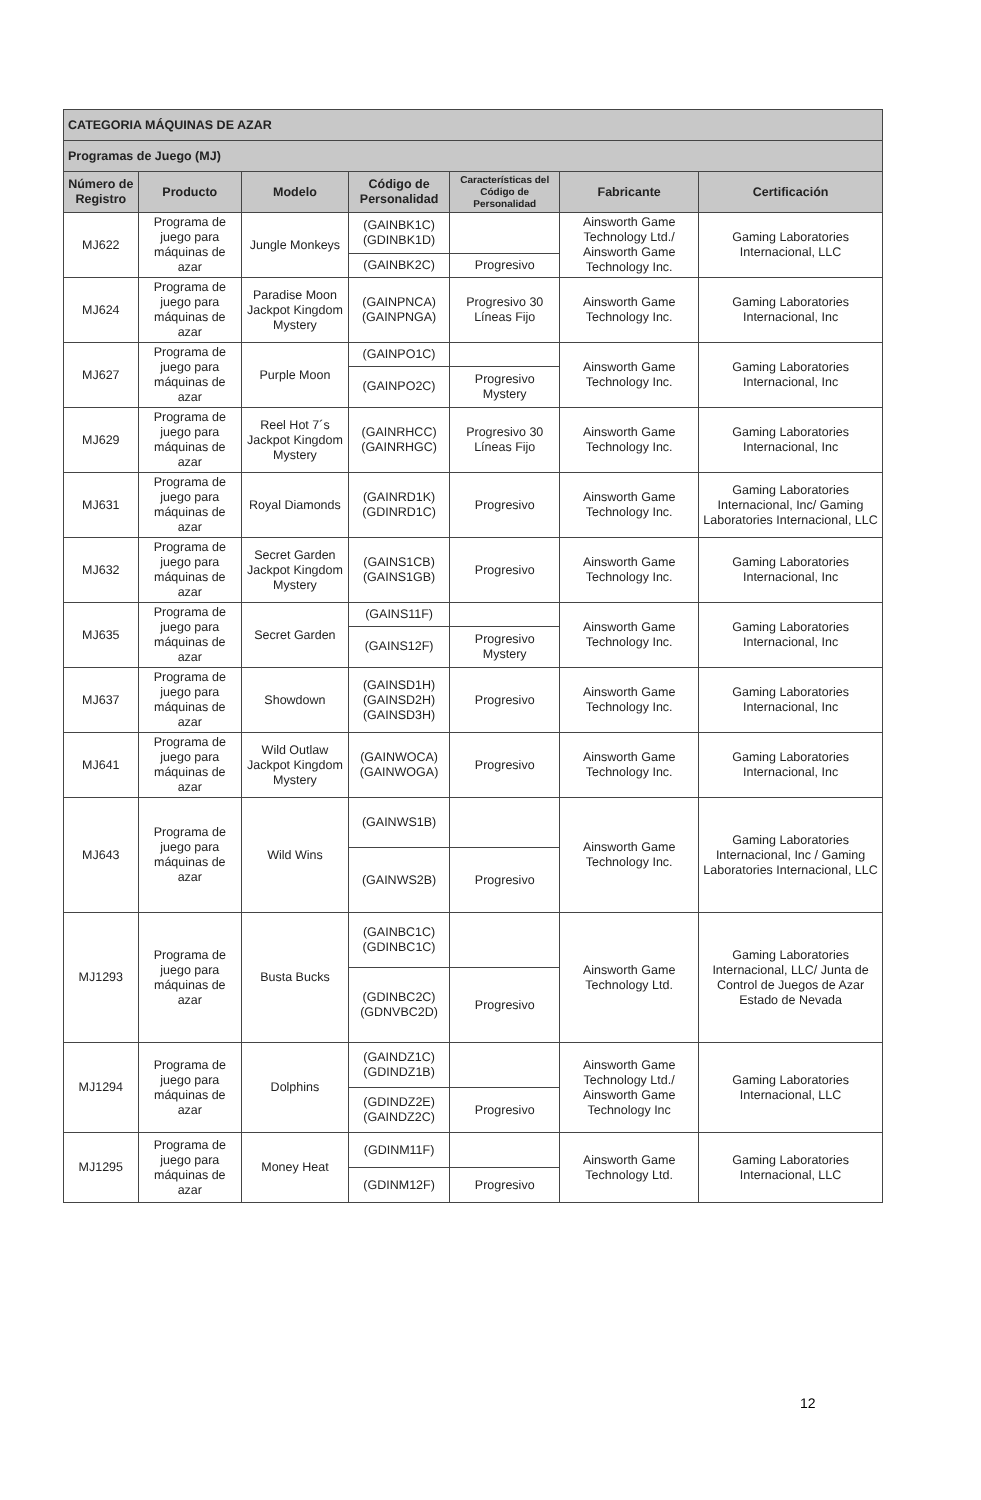| CATEGORIA MÁQUINAS DE AZAR | | | | | | |
| Programas de Juego (MJ) | | | | | | |
| Número de Registro | Producto | Modelo | Código de Personalidad | Características del Código de Personalidad | Fabricante | Certificación |
| MJ622 | Programa de juego para máquinas de azar | Jungle Monkeys | (GAINBK1C) (GDINBK1D) | | Ainsworth Game Technology Ltd./ Ainsworth Game Technology Inc. | Gaming Laboratories Internacional, LLC |
| | | | (GAINBK2C) | Progresivo | | |
| MJ624 | Programa de juego para máquinas de azar | Paradise Moon Jackpot Kingdom Mystery | (GAINPNCA) (GAINPNGA) | Progresivo 30 Líneas Fijo | Ainsworth Game Technology Inc. | Gaming Laboratories Internacional, Inc |
| MJ627 | Programa de juego para máquinas de azar | Purple Moon | (GAINPO1C) | | Ainsworth Game Technology Inc. | Gaming Laboratories Internacional, Inc |
| | | | (GAINPO2C) | Progresivo Mystery | | |
| MJ629 | Programa de juego para máquinas de azar | Reel Hot 7´s Jackpot Kingdom Mystery | (GAINRHCC) (GAINRHGC) | Progresivo 30 Líneas Fijo | Ainsworth Game Technology Inc. | Gaming Laboratories Internacional, Inc |
| MJ631 | Programa de juego para máquinas de azar | Royal Diamonds | (GAINRD1K) (GDINRD1C) | Progresivo | Ainsworth Game Technology Inc. | Gaming Laboratories Internacional, Inc/ Gaming Laboratories Internacional, LLC |
| MJ632 | Programa de juego para máquinas de azar | Secret Garden Jackpot Kingdom Mystery | (GAINS1CB) (GAINS1GB) | Progresivo | Ainsworth Game Technology Inc. | Gaming Laboratories Internacional, Inc |
| MJ635 | Programa de juego para máquinas de azar | Secret Garden | (GAINS11F) | | Ainsworth Game Technology Inc. | Gaming Laboratories Internacional, Inc |
| | | | (GAINS12F) | Progresivo Mystery | | |
| MJ637 | Programa de juego para máquinas de azar | Showdown | (GAINSD1H) (GAINSD2H) (GAINSD3H) | Progresivo | Ainsworth Game Technology Inc. | Gaming Laboratories Internacional, Inc |
| MJ641 | Programa de juego para máquinas de azar | Wild Outlaw Jackpot Kingdom Mystery | (GAINWOCA) (GAINWOGA) | Progresivo | Ainsworth Game Technology Inc. | Gaming Laboratories Internacional, Inc |
| MJ643 | Programa de juego para máquinas de azar | Wild Wins | (GAINWS1B) | | Ainsworth Game Technology Inc. | Gaming Laboratories Internacional, Inc / Gaming Laboratories Internacional, LLC |
| | | | (GAINWS2B) | Progresivo | | |
| MJ1293 | Programa de juego para máquinas de azar | Busta Bucks | (GAINBC1C) (GDINBC1C) | | Ainsworth Game Technology Ltd. | Gaming Laboratories Internacional, LLC/ Junta de Control de Juegos de Azar Estado de Nevada |
| | | | (GDINBC2C) (GDNVBC2D) | Progresivo | | |
| MJ1294 | Programa de juego para máquinas de azar | Dolphins | (GAINDZ1C) (GDINDZ1B) | | Ainsworth Game Technology Ltd./ Ainsworth Game Technology Inc | Gaming Laboratories Internacional, LLC |
| | | | (GDINDZ2E) (GAINDZ2C) | Progresivo | | |
| MJ1295 | Programa de juego para máquinas de azar | Money Heat | (GDINM11F) | | Ainsworth Game Technology Ltd. | Gaming Laboratories Internacional, LLC |
| | | | (GDINM12F) | Progresivo | | |
12